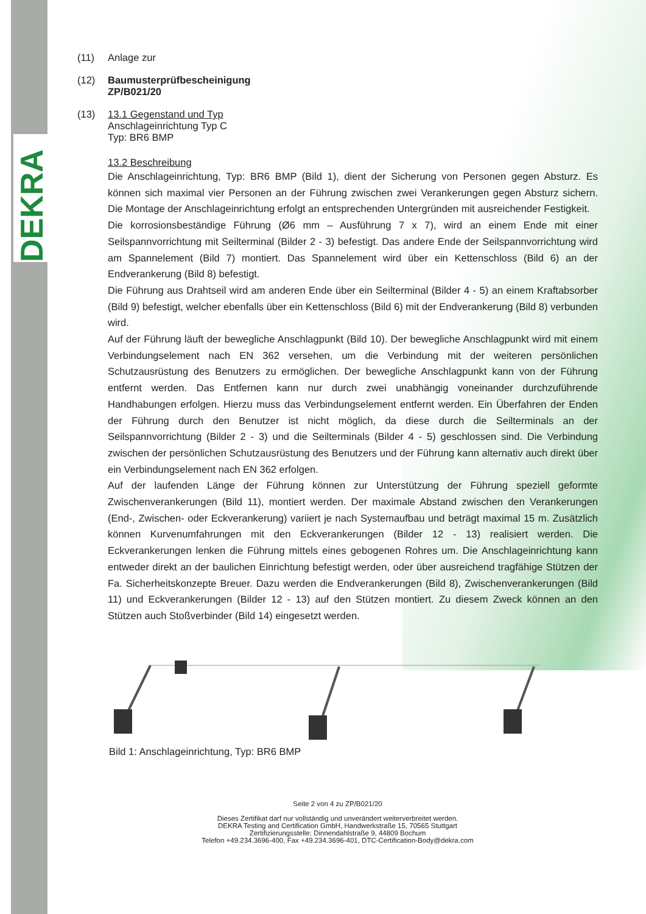DEKRA
(11) Anlage zur
(12) Baumusterprüfbescheinigung
ZP/B021/20
(13) 13.1 Gegenstand und Typ
Anschlageinrichtung Typ C
Typ: BR6 BMP
13.2 Beschreibung
Die Anschlageinrichtung, Typ: BR6 BMP (Bild 1), dient der Sicherung von Personen gegen Absturz. Es können sich maximal vier Personen an der Führung zwischen zwei Verankerungen gegen Absturz sichern. Die Montage der Anschlageinrichtung erfolgt an entsprechenden Untergründen mit ausreichender Festigkeit.
Die korrosionsbeständige Führung (Ø6 mm – Ausführung 7 x 7), wird an einem Ende mit einer Seilspannvorrichtung mit Seilterminal (Bilder 2 - 3) befestigt. Das andere Ende der Seilspannvorrichtung wird am Spannelement (Bild 7) montiert. Das Spannelement wird über ein Kettenschloss (Bild 6) an der Endverankerung (Bild 8) befestigt.
Die Führung aus Drahtseil wird am anderen Ende über ein Seilterminal (Bilder 4 - 5) an einem Kraftabsorber (Bild 9) befestigt, welcher ebenfalls über ein Kettenschloss (Bild 6) mit der Endverankerung (Bild 8) verbunden wird.
Auf der Führung läuft der bewegliche Anschlagpunkt (Bild 10). Der bewegliche Anschlagpunkt wird mit einem Verbindungselement nach EN 362 versehen, um die Verbindung mit der weiteren persönlichen Schutzausrüstung des Benutzers zu ermöglichen. Der bewegliche Anschlagpunkt kann von der Führung entfernt werden. Das Entfernen kann nur durch zwei unabhängig voneinander durchzuführende Handhabungen erfolgen. Hierzu muss das Verbindungselement entfernt werden. Ein Überfahren der Enden der Führung durch den Benutzer ist nicht möglich, da diese durch die Seilterminals an der Seilspannvorrichtung (Bilder 2 - 3) und die Seilterminals (Bilder 4 - 5) geschlossen sind. Die Verbindung zwischen der persönlichen Schutzausrüstung des Benutzers und der Führung kann alternativ auch direkt über ein Verbindungselement nach EN 362 erfolgen.
Auf der laufenden Länge der Führung können zur Unterstützung der Führung speziell geformte Zwischenverankerungen (Bild 11), montiert werden. Der maximale Abstand zwischen den Verankerungen (End-, Zwischen- oder Eckverankerung) variiert je nach Systemaufbau und beträgt maximal 15 m. Zusätzlich können Kurvenumfahrungen mit den Eckverankerungen (Bilder 12 - 13) realisiert werden. Die Eckverankerungen lenken die Führung mittels eines gebogenen Rohres um. Die Anschlageinrichtung kann entweder direkt an der baulichen Einrichtung befestigt werden, oder über ausreichend tragfähige Stützen der Fa. Sicherheitskonzepte Breuer. Dazu werden die Endverankerungen (Bild 8), Zwischenverankerungen (Bild 11) und Eckverankerungen (Bilder 12 - 13) auf den Stützen montiert. Zu diesem Zweck können an den Stützen auch Stoßverbinder (Bild 14) eingesetzt werden.
Bild 1: Anschlageinrichtung, Typ: BR6 BMP
Seite 2 von 4 zu ZP/B021/20
Dieses Zertifikat darf nur vollständig und unverändert weiterverbreitet werden.
DEKRA Testing and Certification GmbH, Handwerkstraße 15, 70565 Stuttgart
Zertifizierungsstelle: Dinnendahlstraße 9, 44809 Bochum
Telefon +49.234.3696-400, Fax +49.234.3696-401, DTC-Certification-Body@dekra.com